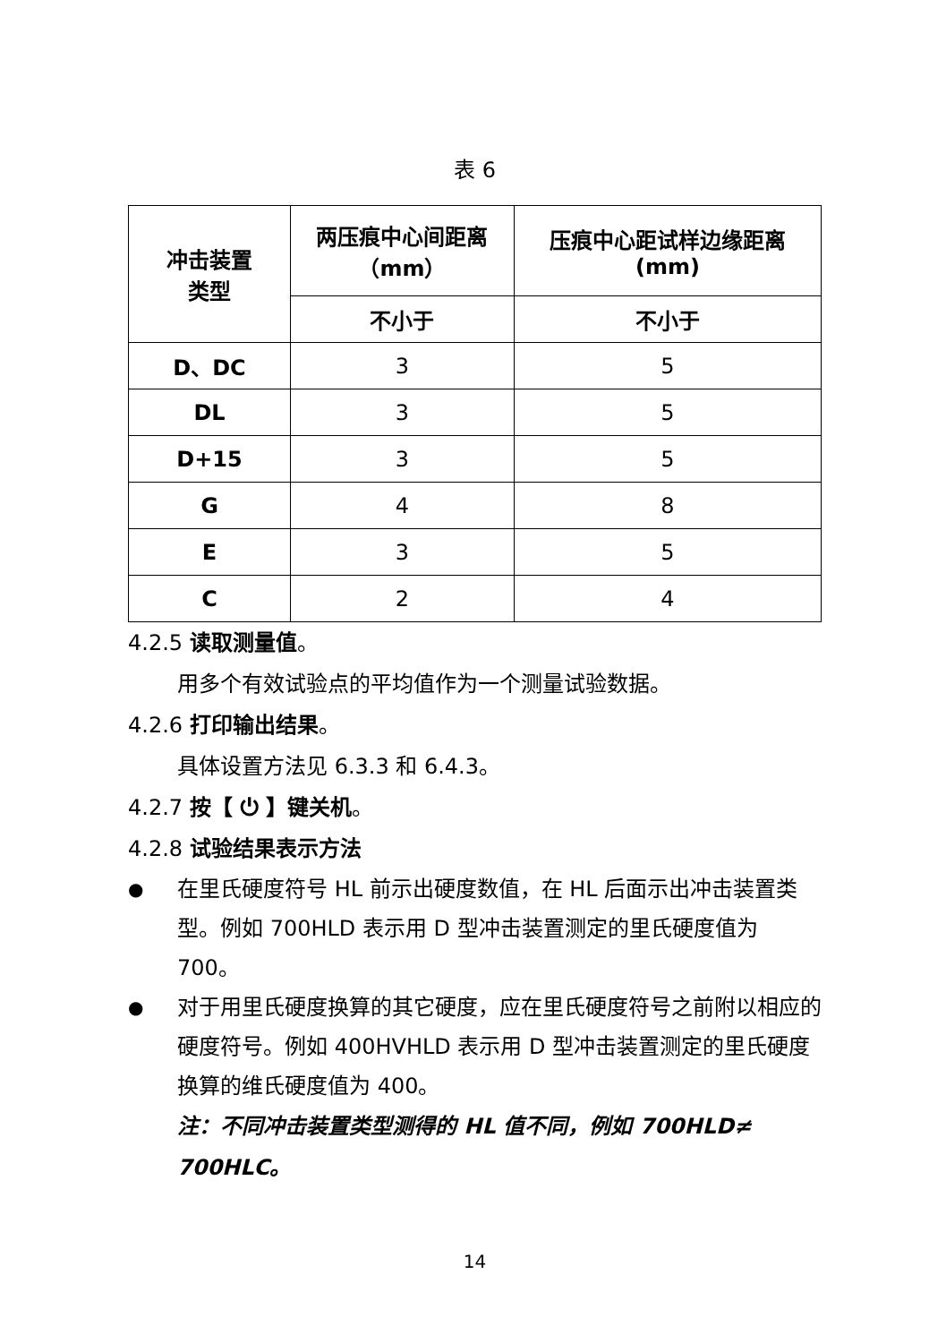表 6
| 冲击装置 类型 | 两压痕中心间距离 （mm） | 压痕中心距试样边缘距离 (mm) |
| --- | --- | --- |
| | 不小于 | 不小于 |
| D、DC | 3 | 5 |
| DL | 3 | 5 |
| D+15 | 3 | 5 |
| G | 4 | 8 |
| E | 3 | 5 |
| C | 2 | 4 |
4.2.5 读取测量值。
用多个有效试验点的平均值作为一个测量试验数据。
4.2.6 打印输出结果。
具体设置方法见 6.3.3 和 6.4.3。
4.2.7 按【 ⏻ 】键关机。
4.2.8 试验结果表示方法
● 在里氏硬度符号 HL 前示出硬度数值，在 HL 后面示出冲击装置类型。例如 700HLD 表示用 D 型冲击装置测定的里氏硬度值为 700。
● 对于用里氏硬度换算的其它硬度，应在里氏硬度符号之前附以相应的硬度符号。例如 400HVHLD 表示用 D 型冲击装置测定的里氏硬度换算的维氏硬度值为 400。
注：不同冲击装置类型测得的 HL 值不同，例如 700HLD≠ 700HLC。
14